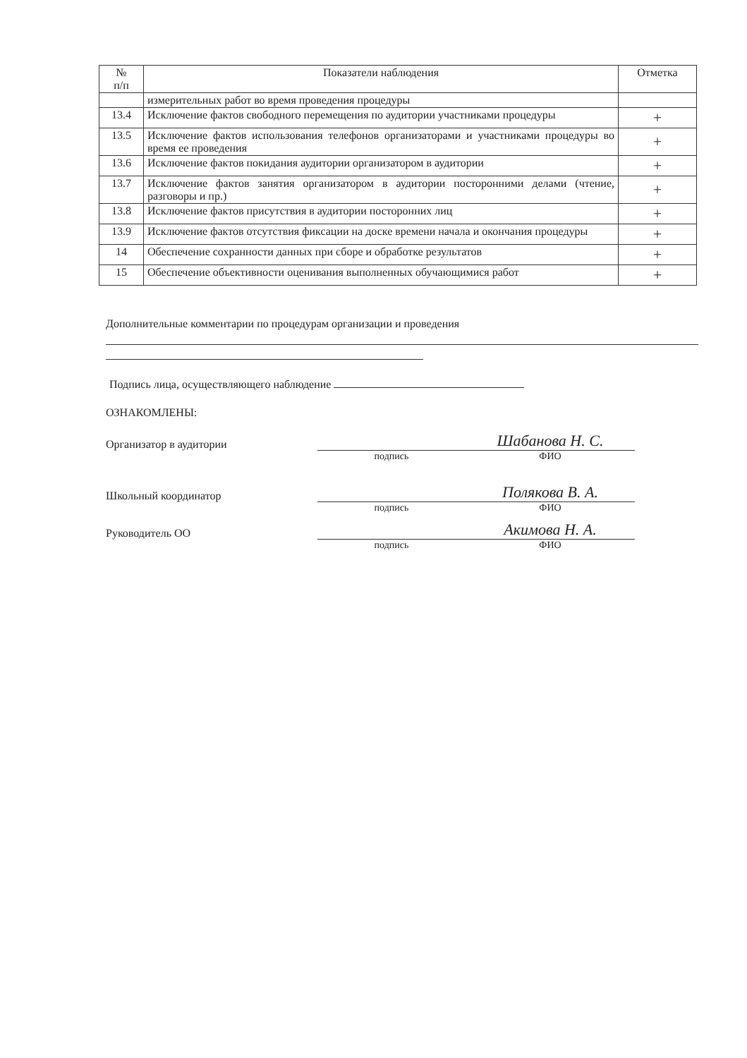| № п/п | Показатели наблюдения | Отметка |
| --- | --- | --- |
| | измерительных работ во время проведения процедуры | |
| 13.4 | Исключение фактов свободного перемещения по аудитории участниками процедуры | + |
| 13.5 | Исключение фактов использования телефонов организаторами и участниками процедуры во время ее проведения | + |
| 13.6 | Исключение фактов покидания аудитории организатором в аудитории | + |
| 13.7 | Исключение фактов занятия организатором в аудитории посторонними делами (чтение, разговоры и пр.) | + |
| 13.8 | Исключение фактов присутствия в аудитории посторонних лиц | + |
| 13.9 | Исключение фактов отсутствия фиксации на доске времени начала и окончания процедуры | + |
| 14 | Обеспечение сохранности данных при сборе и обработке результатов | + |
| 15 | Обеспечение объективности оценивания выполненных обучающимися работ | + |
Дополнительные комментарии по процедурам организации и проведения
Подпись лица, осуществляющего наблюдение
ОЗНАКОМЛЕНЫ:
Организатор в аудитории
Шабанова Н. С.
подпись ФИО
Школьный координатор
Полякова В. А.
подпись ФИО
Руководитель ОО
Акимова Н. А.
подпись ФИО